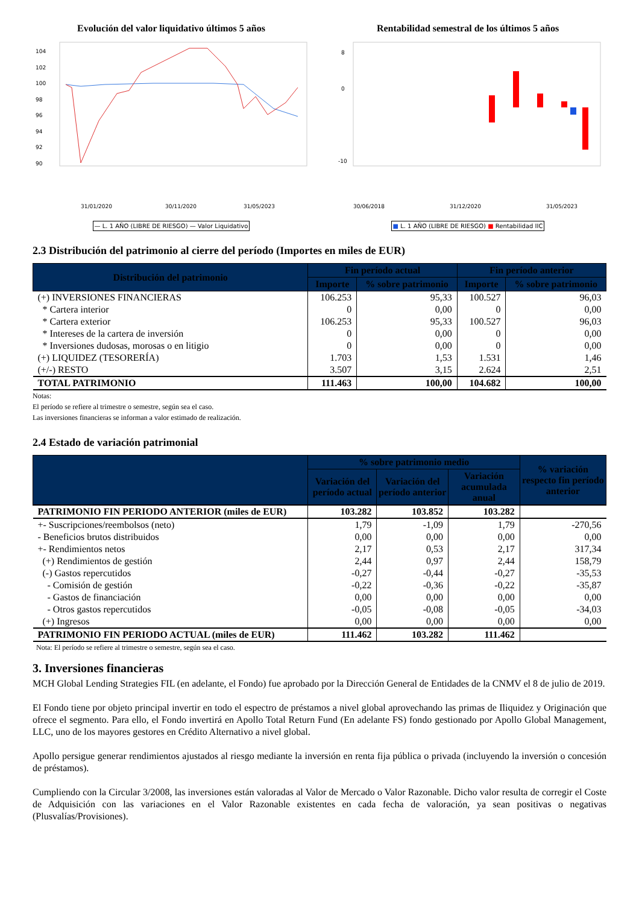Evolución del valor liquidativo últimos 5 años
104
102
100
98
96
94
92
90
31/01/2020
30/11/2020
31/05/2023
— L. 1 AÑO (LIBRE DE RIESGO) — Valor Liquidativo
Rentabilidad semestral de los últimos 5 años
8
0
-10
30/06/2018
31/12/2020
31/05/2023
■ L. 1 AÑO (LIBRE DE RIESGO) ■ Rentabilidad IIC
2.3 Distribución del patrimonio al cierre del período (Importes en miles de EUR)
| Distribución del patrimonio | Fin período actual | | Fin período anterior | |
| --- | --- | --- | --- | --- |
| | Importe | % sobre patrimonio | Importe | % sobre patrimonio |
| (+) INVERSIONES FINANCIERAS | 106.253 | 95,33 | 100.527 | 96,03 |
| * Cartera interior | 0 | 0,00 | 0 | 0,00 |
| * Cartera exterior | 106.253 | 95,33 | 100.527 | 96,03 |
| * Intereses de la cartera de inversión | 0 | 0,00 | 0 | 0,00 |
| * Inversiones dudosas, morosas o en litigio | 0 | 0,00 | 0 | 0,00 |
| (+) LIQUIDEZ (TESORERÍA) | 1.703 | 1,53 | 1.531 | 1,46 |
| (+/-) RESTO | 3.507 | 3,15 | 2.624 | 2,51 |
| TOTAL PATRIMONIO | 111.463 | 100,00 | 104.682 | 100,00 |
Notas:
El período se refiere al trimestre o semestre, según sea el caso.
Las inversiones financieras se informan a valor estimado de realización.
2.4 Estado de variación patrimonial
| | % sobre patrimonio medio | | | % variación respecto fin período anterior |
| --- | --- | --- | --- | --- |
| | Variación del período actual | Variación del período anterior | Variación acumulada anual | |
| PATRIMONIO FIN PERIODO ANTERIOR (miles de EUR) | 103.282 | 103.852 | 103.282 | |
| +- Suscripciones/reembolsos (neto) | 1,79 | -1,09 | 1,79 | -270,56 |
| - Beneficios brutos distribuidos | 0,00 | 0,00 | 0,00 | 0,00 |
| +- Rendimientos netos | 2,17 | 0,53 | 2,17 | 317,34 |
| (+) Rendimientos de gestión | 2,44 | 0,97 | 2,44 | 158,79 |
| (-) Gastos repercutidos | -0,27 | -0,44 | -0,27 | -35,53 |
| - Comisión de gestión | -0,22 | -0,36 | -0,22 | -35,87 |
| - Gastos de financiación | 0,00 | 0,00 | 0,00 | 0,00 |
| - Otros gastos repercutidos | -0,05 | -0,08 | -0,05 | -34,03 |
| (+) Ingresos | 0,00 | 0,00 | 0,00 | 0,00 |
| PATRIMONIO FIN PERIODO ACTUAL (miles de EUR) | 111.462 | 103.282 | 111.462 | |
Nota: El período se refiere al trimestre o semestre, según sea el caso.
3. Inversiones financieras
MCH Global Lending Strategies FIL (en adelante, el Fondo) fue aprobado por la Dirección General de Entidades de la CNMV el 8 de julio de 2019.
El Fondo tiene por objeto principal invertir en todo el espectro de préstamos a nivel global aprovechando las primas de Iliquidez y Originación que ofrece el segmento. Para ello, el Fondo invertirá en Apollo Total Return Fund (En adelante FS) fondo gestionado por Apollo Global Management, LLC, uno de los mayores gestores en Crédito Alternativo a nivel global.
Apollo persigue generar rendimientos ajustados al riesgo mediante la inversión en renta fija pública o privada (incluyendo la inversión o concesión de préstamos).
Cumpliendo con la Circular 3/2008, las inversiones están valoradas al Valor de Mercado o Valor Razonable. Dicho valor resulta de corregir el Coste de Adquisición con las variaciones en el Valor Razonable existentes en cada fecha de valoración, ya sean positivas o negativas (Plusvalías/Provisiones).